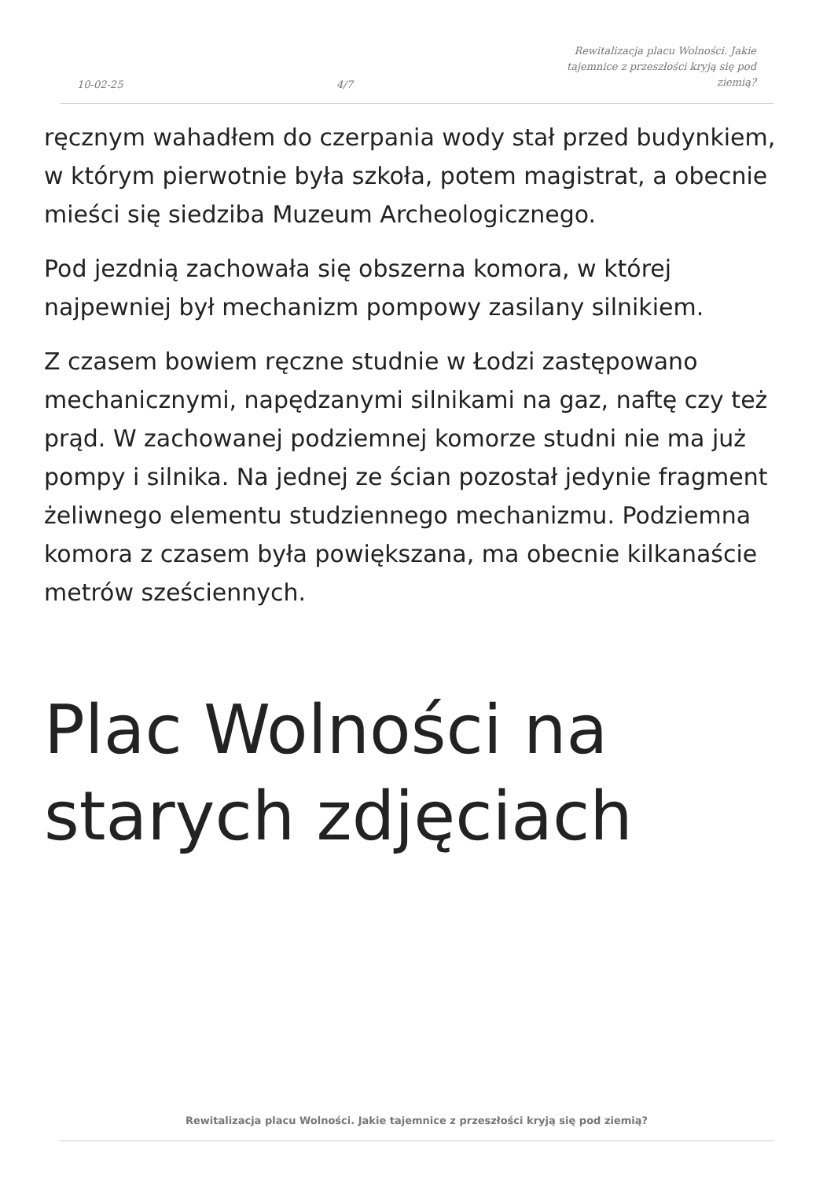10-02-25
4/7
Rewitalizacja placu Wolności. Jakie tajemnice z przeszłości kryją się pod ziemią?
ręcznym wahadłem do czerpania wody stał przed budynkiem, w którym pierwotnie była szkoła, potem magistrat, a obecnie mieści się siedziba Muzeum Archeologicznego.
Pod jezdnią zachowała się obszerna komora, w której najpewniej był mechanizm pompowy zasilany silnikiem.
Z czasem bowiem ręczne studnie w Łodzi zastępowano mechanicznymi, napędzanymi silnikami na gaz, naftę czy też prąd. W zachowanej podziemnej komorze studni nie ma już pompy i silnika. Na jednej ze ścian pozostał jedynie fragment żeliwnego elementu studziennego mechanizmu. Podziemna komora z czasem była powiększana, ma obecnie kilkanaście metrów sześciennych.
Plac Wolności na starych zdjęciach
Rewitalizacja placu Wolności. Jakie tajemnice z przeszłości kryją się pod ziemią?